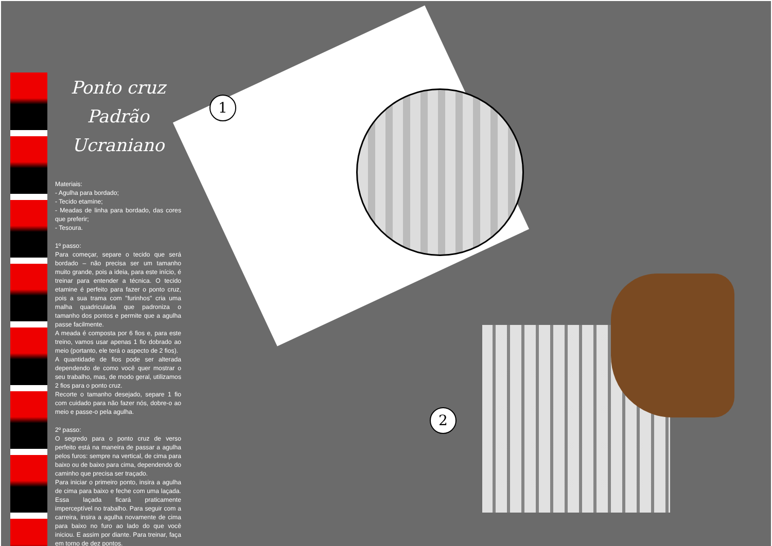Ponto cruz
Padrão Ucraniano
Materiais:
- Agulha para bordado;
- Tecido etamine;
- Meadas de linha para bordado, das cores que preferir;
- Tesoura.
1º passo:
Para começar, separe o tecido que será bordado – não precisa ser um tamanho muito grande, pois a ideia, para este início, é treinar para entender a técnica. O tecido etamine é perfeito para fazer o ponto cruz, pois a sua trama com "furinhos" cria uma malha quadriculada que padroniza o tamanho dos pontos e permite que a agulha passe facilmente.
A meada é composta por 6 fios e, para este treino, vamos usar apenas 1 fio dobrado ao meio (portanto, ele terá o aspecto de 2 fios).
A quantidade de fios pode ser alterada dependendo de como você quer mostrar o seu trabalho, mas, de modo geral, utilizamos 2 fios para o ponto cruz.
Recorte o tamanho desejado, separe 1 fio com cuidado para não fazer nós, dobre-o ao meio e passe-o pela agulha.
2º passo:
O segredo para o ponto cruz de verso perfeito está na maneira de passar a agulha pelos furos: sempre na vertical, de cima para baixo ou de baixo para cima, dependendo do caminho que precisa ser traçado.
Para iniciar o primeiro ponto, insira a agulha de cima para baixo e feche com uma laçada. Essa laçada ficará praticamente imperceptível no trabalho. Para seguir com a carreira, insira a agulha novamente de cima para baixo no furo ao lado do que você iniciou. E assim por diante. Para treinar, faça em torno de dez pontos.
1
2